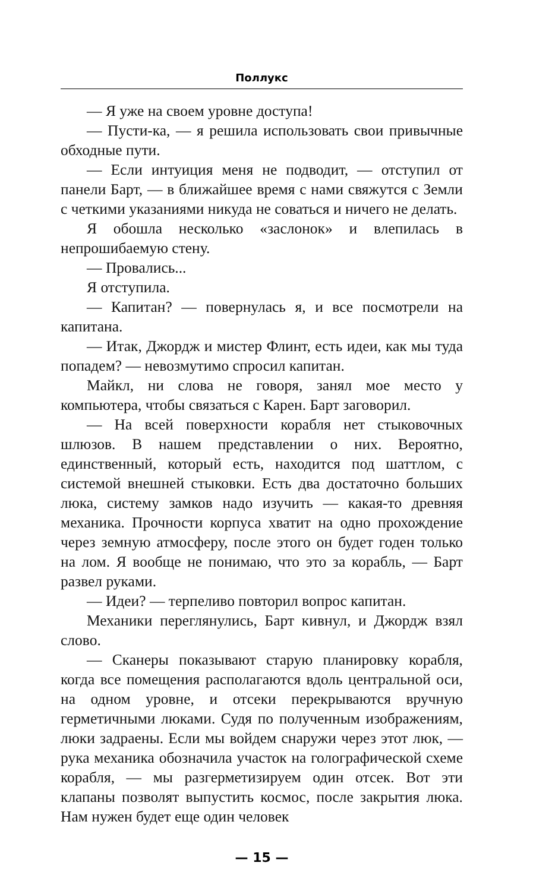Поллукс
— Я уже на своем уровне доступа!
— Пусти-ка, — я решила использовать свои привычные обходные пути.
— Если интуиция меня не подводит, — отступил от панели Барт, — в ближайшее время с нами свяжутся с Земли с четкими указаниями никуда не соваться и ничего не делать.
Я обошла несколько «заслонок» и влепилась в непрошибаемую стену.
— Провались...
Я отступила.
— Капитан? — повернулась я, и все посмотрели на капитана.
— Итак, Джордж и мистер Флинт, есть идеи, как мы туда попадем? — невозмутимо спросил капитан.
Майкл, ни слова не говоря, занял мое место у компьютера, чтобы связаться с Карен. Барт заговорил.
— На всей поверхности корабля нет стыковочных шлюзов. В нашем представлении о них. Вероятно, единственный, который есть, находится под шаттлом, с системой внешней стыковки. Есть два достаточно больших люка, систему замков надо изучить — какая-то древняя механика. Прочности корпуса хватит на одно прохождение через земную атмосферу, после этого он будет годен только на лом. Я вообще не понимаю, что это за корабль, — Барт развел руками.
— Идеи? — терпеливо повторил вопрос капитан.
Механики переглянулись, Барт кивнул, и Джордж взял слово.
— Сканеры показывают старую планировку корабля, когда все помещения располагаются вдоль центральной оси, на одном уровне, и отсеки перекрываются вручную герметичными люками. Судя по полученным изображениям, люки задраены. Если мы войдем снаружи через этот люк, — рука механика обозначила участок на голографической схеме корабля, — мы разгерметизируем один отсек. Вот эти клапаны позволят выпустить космос, после закрытия люка. Нам нужен будет еще один человек
— 15 —